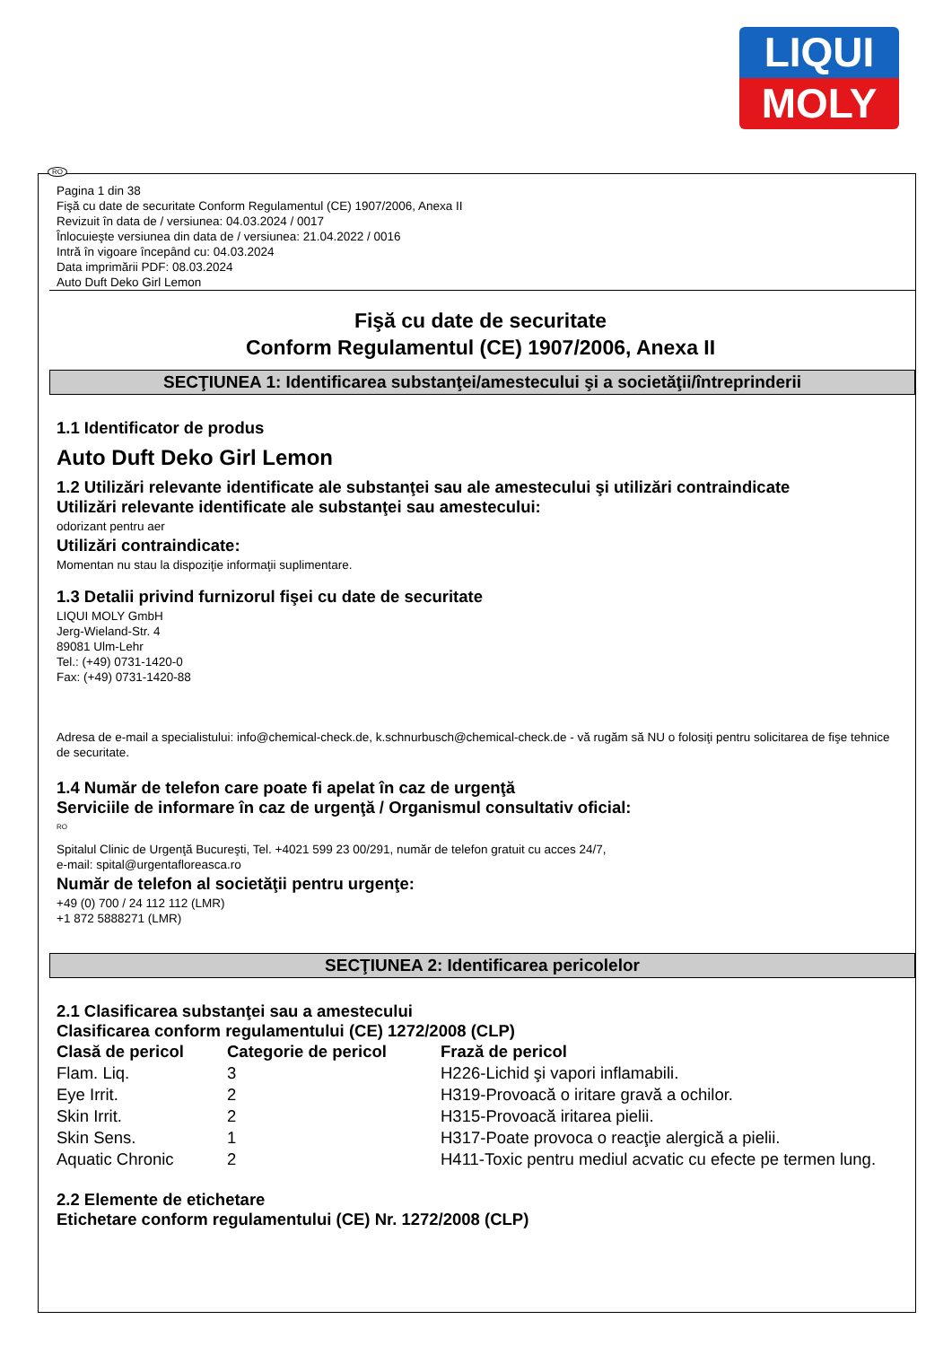LIQUI
MOLY
RO
Pagina 1 din 38
Fişă cu date de securitate Conform Regulamentul (CE) 1907/2006, Anexa II
Revizuit în data de / versiunea: 04.03.2024 / 0017
Înlocuieşte versiunea din data de / versiunea: 21.04.2022 / 0016
Intră în vigoare începând cu: 04.03.2024
Data imprimării PDF: 08.03.2024
Auto Duft Deko Girl Lemon
Fişă cu date de securitate
Conform Regulamentul (CE) 1907/2006, Anexa II
SECŢIUNEA 1: Identificarea substanţei/amestecului şi a societăţii/întreprinderii
1.1 Identificator de produs
Auto Duft Deko Girl Lemon
1.2 Utilizări relevante identificate ale substanţei sau ale amestecului şi utilizări contraindicate
Utilizări relevante identificate ale substanţei sau amestecului:
odorizant pentru aer
Utilizări contraindicate:
Momentan nu stau la dispoziţie informaţii suplimentare.
1.3 Detalii privind furnizorul fişei cu date de securitate
LIQUI MOLY GmbH
Jerg-Wieland-Str. 4
89081 Ulm-Lehr
Tel.: (+49) 0731-1420-0
Fax: (+49) 0731-1420-88
Adresa de e-mail a specialistului: info@chemical-check.de, k.schnurbusch@chemical-check.de - vă rugăm să NU o folosiţi pentru solicitarea de fişe tehnice de securitate.
1.4 Număr de telefon care poate fi apelat în caz de urgenţă
Serviciile de informare în caz de urgenţă / Organismul consultativ oficial:
RO
Spitalul Clinic de Urgenţă Bucureşti, Tel. +4021 599 23 00/291, număr de telefon gratuit cu acces 24/7,
e-mail: spital@urgentafloreasca.ro
Număr de telefon al societăţii pentru urgenţe:
+49 (0) 700 / 24 112 112 (LMR)
+1 872 5888271 (LMR)
SECŢIUNEA 2: Identificarea pericolelor
2.1 Clasificarea substanţei sau a amestecului
Clasificarea conform regulamentului (CE) 1272/2008 (CLP)
| Clasă de pericol | Categorie de pericol | Frază de pericol |
| --- | --- | --- |
| Flam. Liq. | 3 | H226-Lichid şi vapori inflamabili. |
| Eye Irrit. | 2 | H319-Provoacă o iritare gravă a ochilor. |
| Skin Irrit. | 2 | H315-Provoacă iritarea pielii. |
| Skin Sens. | 1 | H317-Poate provoca o reacţie alergică a pielii. |
| Aquatic Chronic | 2 | H411-Toxic pentru mediul acvatic cu efecte pe termen lung. |
2.2 Elemente de etichetare
Etichetare conform regulamentului (CE) Nr. 1272/2008 (CLP)